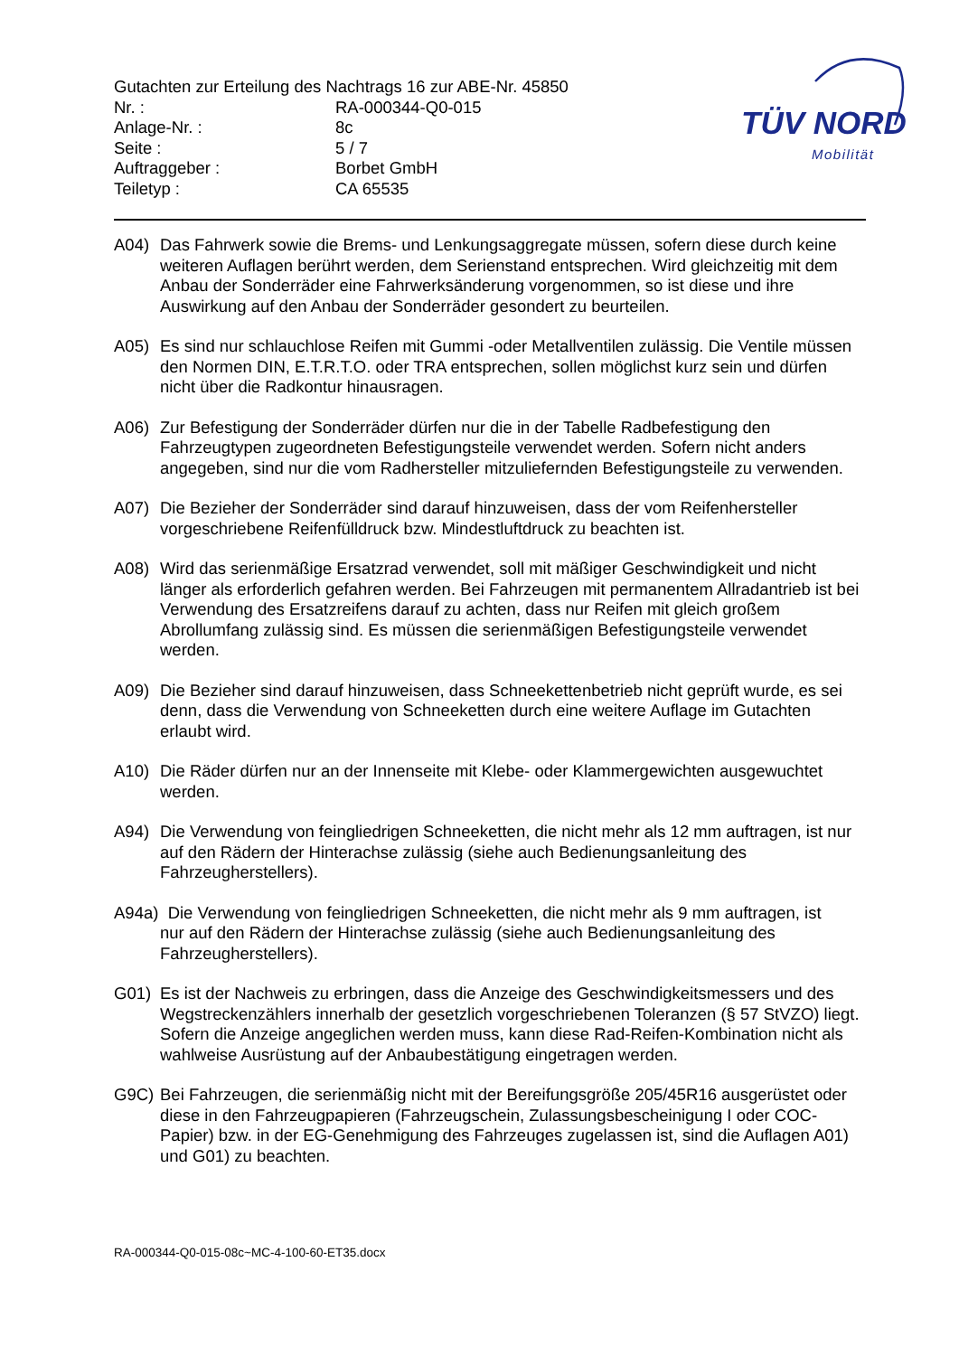TÜV NORD
Mobilität
Gutachten zur Erteilung des Nachtrags 16 zur ABE-Nr. 45850
Nr. : RA-000344-Q0-015
Anlage-Nr. : 8c
Seite : 5 / 7
Auftraggeber : Borbet GmbH
Teiletyp : CA 65535
A04) Das Fahrwerk sowie die Brems- und Lenkungsaggregate müssen, sofern diese durch keine weiteren Auflagen berührt werden, dem Serienstand entsprechen. Wird gleichzeitig mit dem Anbau der Sonderräder eine Fahrwerksänderung vorgenommen, so ist diese und ihre Auswirkung auf den Anbau der Sonderräder gesondert zu beurteilen.
A05) Es sind nur schlauchlose Reifen mit Gummi -oder Metallventilen zulässig. Die Ventile müssen den Normen DIN, E.T.R.T.O. oder TRA entsprechen, sollen möglichst kurz sein und dürfen nicht über die Radkontur hinausragen.
A06) Zur Befestigung der Sonderräder dürfen nur die in der Tabelle Radbefestigung den Fahrzeugtypen zugeordneten Befestigungsteile verwendet werden. Sofern nicht anders angegeben, sind nur die vom Radhersteller mitzuliefernden Befestigungsteile zu verwenden.
A07) Die Bezieher der Sonderräder sind darauf hinzuweisen, dass der vom Reifenhersteller vorgeschriebene Reifenfülldruck bzw. Mindestluftdruck zu beachten ist.
A08) Wird das serienmäßige Ersatzrad verwendet, soll mit mäßiger Geschwindigkeit und nicht länger als erforderlich gefahren werden. Bei Fahrzeugen mit permanentem Allradantrieb ist bei Verwendung des Ersatzreifens darauf zu achten, dass nur Reifen mit gleich großem Abrollumfang zulässig sind. Es müssen die serienmäßigen Befestigungsteile verwendet werden.
A09) Die Bezieher sind darauf hinzuweisen, dass Schneekettenbetrieb nicht geprüft wurde, es sei denn, dass die Verwendung von Schneeketten durch eine weitere Auflage im Gutachten erlaubt wird.
A10) Die Räder dürfen nur an der Innenseite mit Klebe- oder Klammergewichten ausgewuchtet werden.
A94) Die Verwendung von feingliedrigen Schneeketten, die nicht mehr als 12 mm auftragen, ist nur auf den Rädern der Hinterachse zulässig (siehe auch Bedienungsanleitung des Fahrzeugherstellers).
A94a) Die Verwendung von feingliedrigen Schneeketten, die nicht mehr als 9 mm auftragen, ist
nur auf den Rädern der Hinterachse zulässig (siehe auch Bedienungsanleitung des Fahrzeugherstellers).
G01) Es ist der Nachweis zu erbringen, dass die Anzeige des Geschwindigkeitsmessers und des Wegstreckenzählers innerhalb der gesetzlich vorgeschriebenen Toleranzen (§ 57 StVZO) liegt. Sofern die Anzeige angeglichen werden muss, kann diese Rad-Reifen-Kombination nicht als wahlweise Ausrüstung auf der Anbaubestätigung eingetragen werden.
G9C) Bei Fahrzeugen, die serienmäßig nicht mit der Bereifungsgröße 205/45R16 ausgerüstet oder diese in den Fahrzeugpapieren (Fahrzeugschein, Zulassungsbescheinigung I oder COC- Papier) bzw. in der EG-Genehmigung des Fahrzeuges zugelassen ist, sind die Auflagen A01) und G01) zu beachten.
RA-000344-Q0-015-08c~MC-4-100-60-ET35.docx